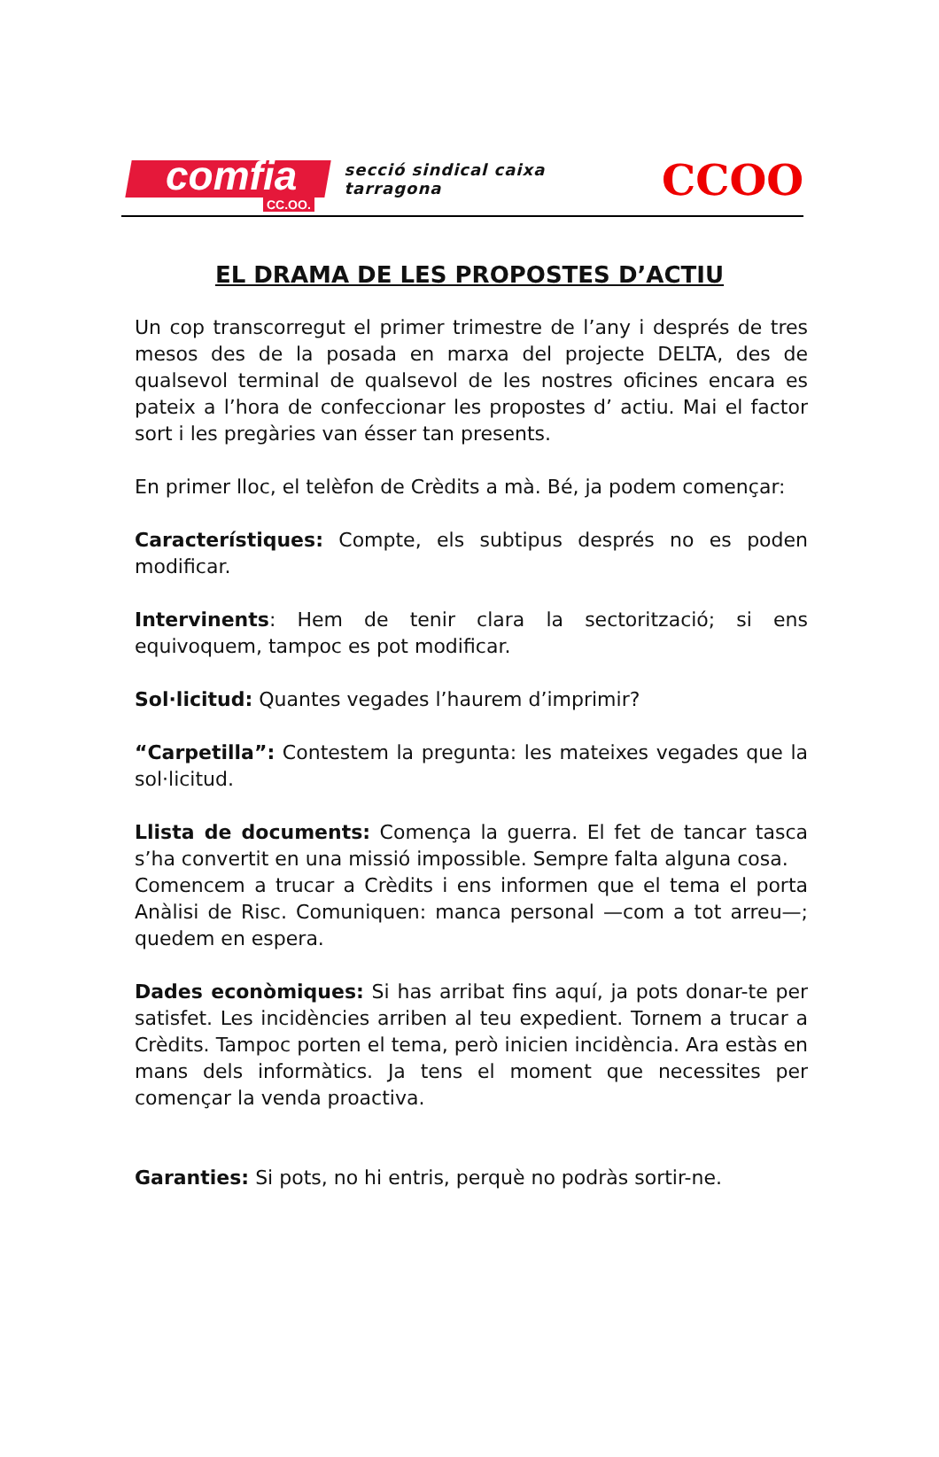comfia
CC.OO.
secció sindical caixa tarragona
CCOO
EL DRAMA DE LES PROPOSTES D’ACTIU
Un cop transcorregut el primer trimestre de l’any i després de tres mesos des de la posada en marxa del projecte DELTA, des de qualsevol terminal de qualsevol de les nostres oficines encara es pateix a l’hora de confeccionar les propostes d’ actiu. Mai el factor sort i les pregàries van ésser tan presents.
En primer lloc, el telèfon de Crèdits a mà. Bé, ja podem començar:
Característiques: Compte, els subtipus després no es poden modificar.
Intervinents: Hem de tenir clara la sectorització; si ens equivoquem, tampoc es pot modificar.
Sol·licitud: Quantes vegades l’haurem d’imprimir?
“Carpetilla”: Contestem la pregunta: les mateixes vegades que la sol·licitud.
Llista de documents: Comença la guerra. El fet de tancar tasca s’ha convertit en una missió impossible. Sempre falta alguna cosa.
Comencem a trucar a Crèdits i ens informen que el tema el porta Anàlisi de Risc. Comuniquen: manca personal —com a tot arreu—; quedem en espera.
Dades econòmiques: Si has arribat fins aquí, ja pots donar-te per satisfet. Les incidències arriben al teu expedient. Tornem a trucar a Crèdits. Tampoc porten el tema, però inicien incidència. Ara estàs en mans dels informàtics. Ja tens el moment que necessites per començar la venda proactiva.
Garanties: Si pots, no hi entris, perquè no podràs sortir-ne.